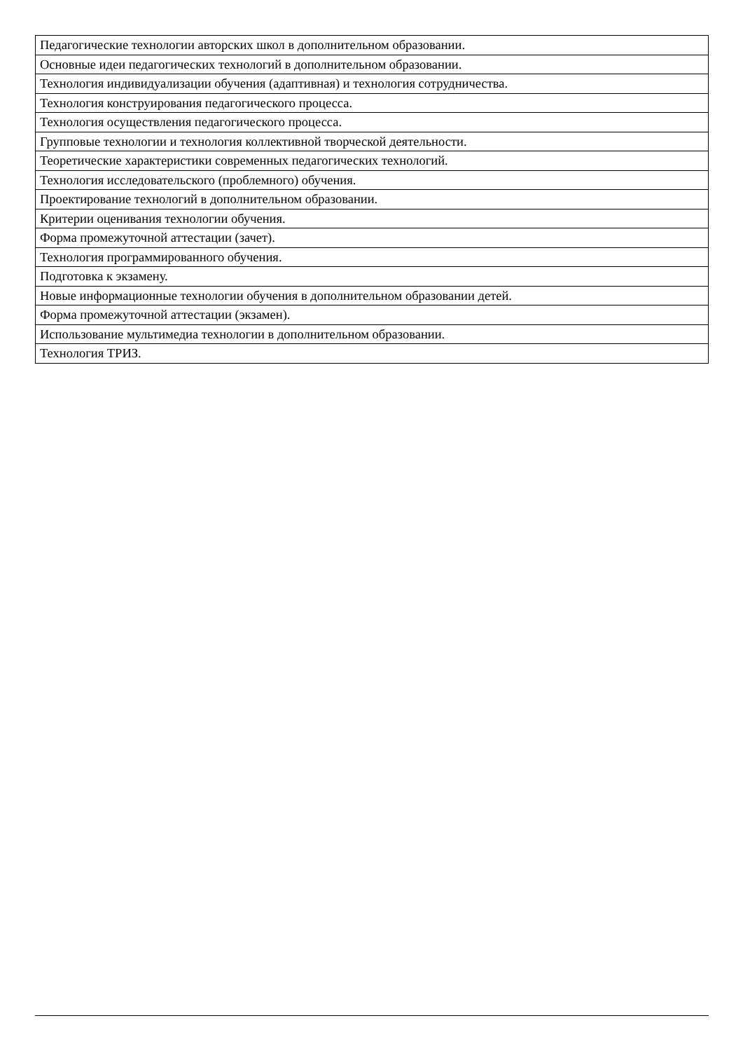| Педагогические технологии авторских школ в дополнительном образовании. |
| Основные идеи педагогических технологий в дополнительном образовании. |
| Технология индивидуализации обучения (адаптивная) и технология сотрудничества. |
| Технология конструирования педагогического процесса. |
| Технология осуществления педагогического процесса. |
| Групповые технологии и технология коллективной творческой деятельности. |
| Теоретические характеристики современных педагогических технологий. |
| Технология исследовательского (проблемного) обучения. |
| Проектирование технологий в дополнительном образовании. |
| Критерии оценивания технологии обучения. |
| Форма промежуточной аттестации (зачет). |
| Технология программированного обучения. |
| Подготовка к экзамену. |
| Новые информационные технологии обучения в дополнительном образовании детей. |
| Форма промежуточной аттестации (экзамен). |
| Использование мультимедиа технологии в дополнительном образовании. |
| Технология ТРИЗ. |